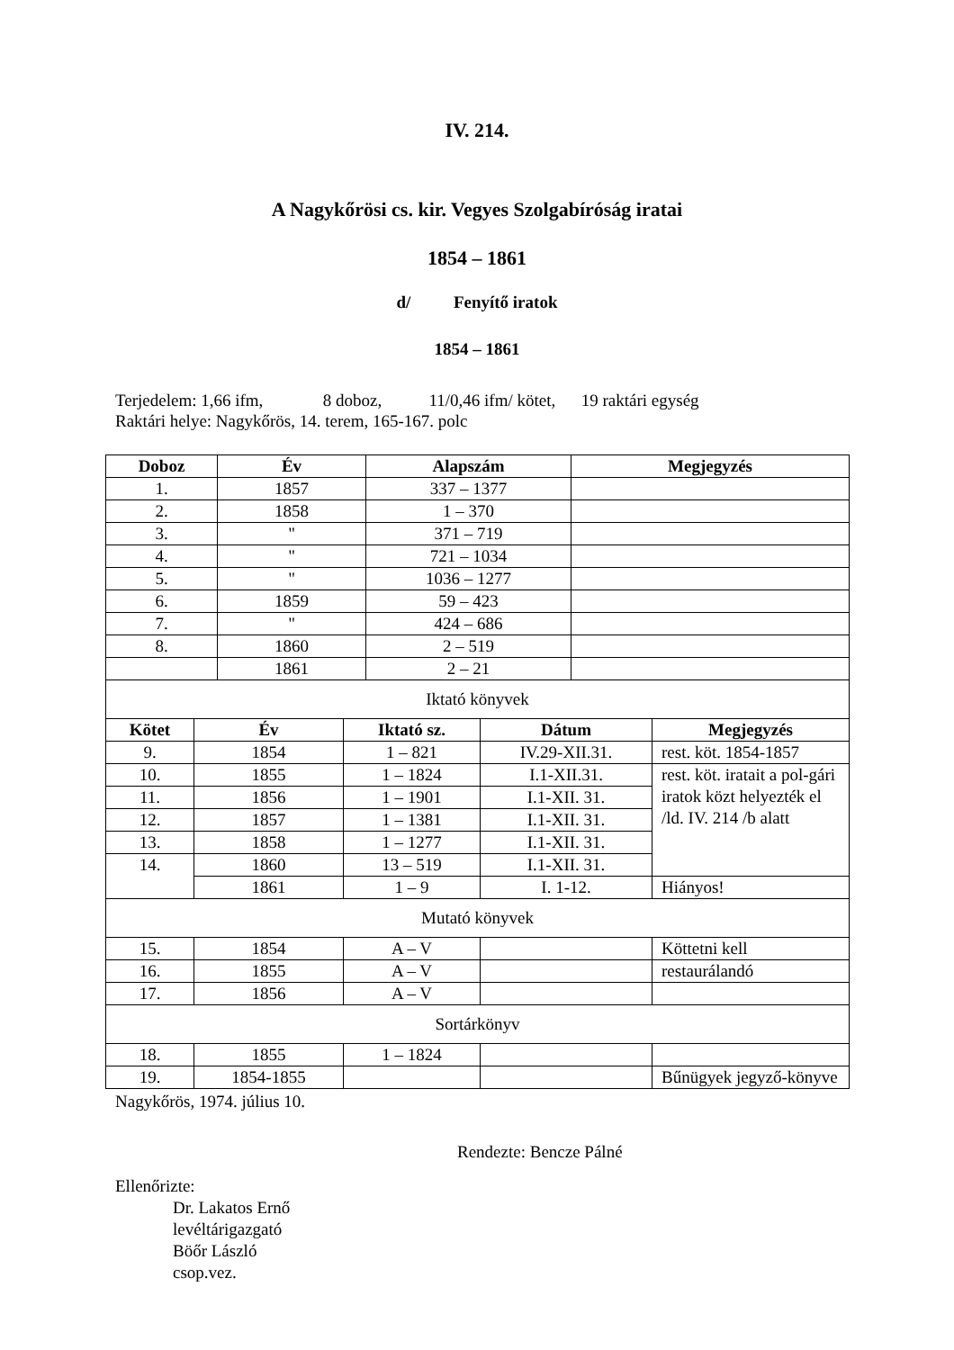IV. 214.
A Nagykőrösi cs. kir. Vegyes Szolgabíróság iratai
1854 – 1861
d/ Fenyítő iratok
1854 – 1861
Terjedelem: 1,66 ifm, 8 doboz, 11/0,46 ifm/ kötet, 19 raktári egység
Raktári helye: Nagykőrös, 14. terem, 165-167. polc
| Doboz | | Év | | Alapszám | | Megjegyzés | |
| --- | --- | --- | --- | --- | --- | --- | --- |
| 1. | | 1857 | | 337 – 1377 | | | |
| 2. | | 1858 | | 1 – 370 | | | |
| 3. | | " | | 371 – 719 | | | |
| 4. | | " | | 721 – 1034 | | | |
| 5. | | " | | 1036 – 1277 | | | |
| 6. | | 1859 | | 59 – 423 | | | |
| 7. | | " | | 424 – 686 | | | |
| 8. | | 1860 | | 2 – 519 | | | |
| | | 1861 | | 2 – 21 | | | |
| Iktató könyvek | | | | | | | |
| Kötet | Év | | Iktató sz. | | Dátum | | Megjegyzés |
| 9. | 1854 | | 1 – 821 | | IV.29-XII.31. | | rest. köt. 1854-1857 |
| 10. | 1855 | | 1 – 1824 | | I.1-XII.31. | | rest. köt. iratait a pol-gári iratok közt helyezték el /ld. IV. 214 /b alatt |
| 11. | 1856 | | 1 – 1901 | | I.1-XII. 31. | | |
| 12. | 1857 | | 1 – 1381 | | I.1-XII. 31. | | |
| 13. | 1858 | | 1 – 1277 | | I.1-XII. 31. | | |
| 14. | 1860 | | 13 – 519 | | I.1-XII. 31. | | |
| | 1861 | | 1 – 9 | | I. 1-12. | | Hiányos! |
| Mutató könyvek | | | | | | | |
| 15. | 1854 | | A – V | | | | Köttetni kell |
| 16. | 1855 | | A – V | | | | restaurálandó |
| 17. | 1856 | | A – V | | | | |
| Sortárkönyv | | | | | | | |
| 18. | 1855 | | 1 – 1824 | | | | |
| 19. | 1854-1855 | | | | | | Bűnügyek jegyző-könyve |
Nagykőrös, 1974. július 10.
Rendezte: Bencze Pálné
Ellenőrizte:
Dr. Lakatos Ernő
levéltárigazgató
Böőr László
csop.vez.